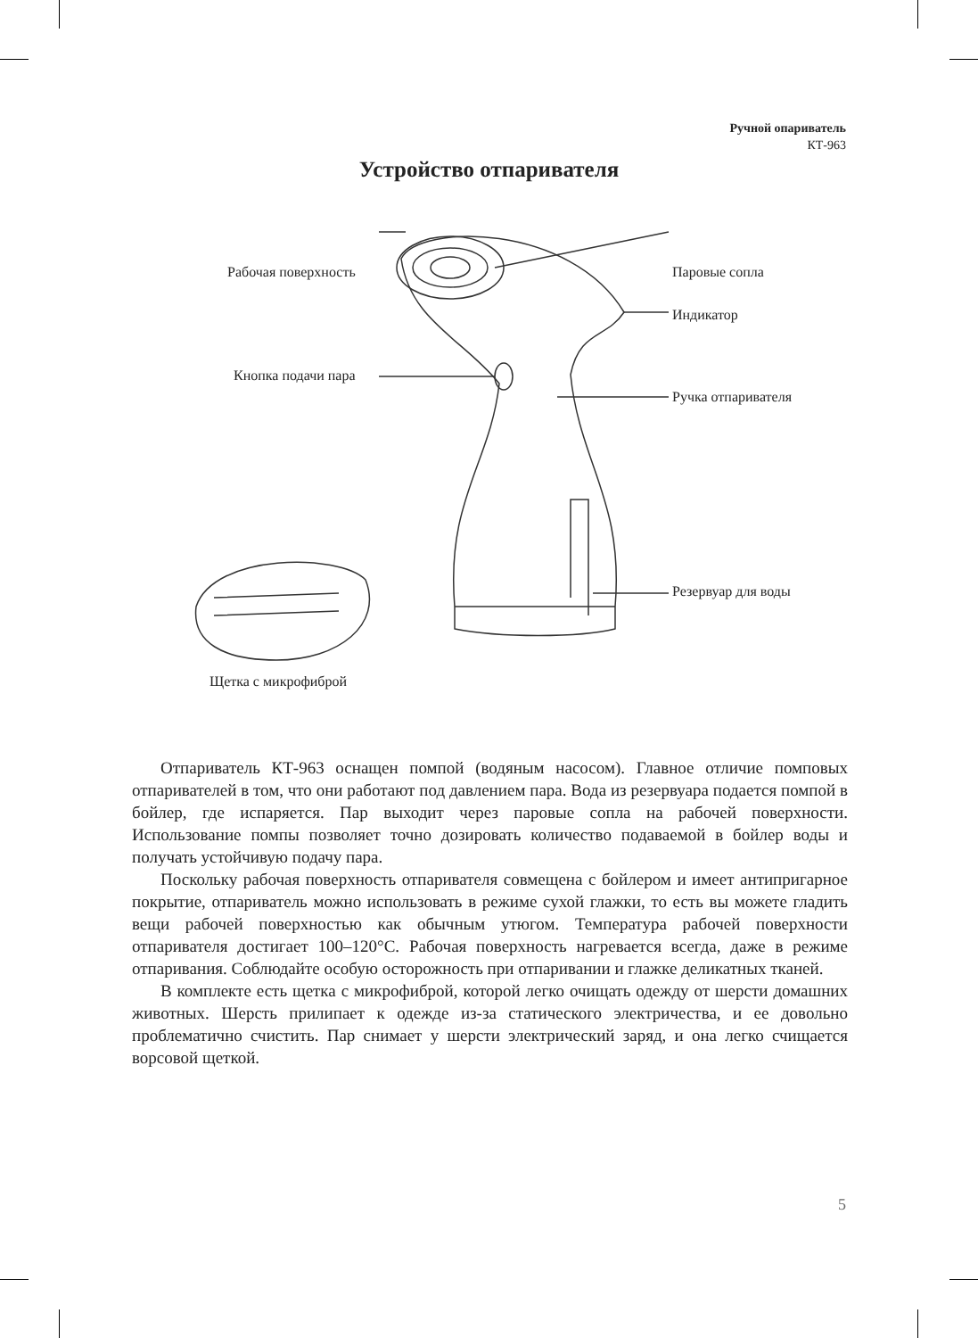Ручной опариватель
КТ-963
Устройство отпаривателя
Рабочая поверхность Паровые сопла
Индикатор
Кнопка подачи пара
Ручка отпаривателя
Резервуар для воды
Щетка с микрофиброй
Отпариватель КТ-963 оснащен помпой (водяным насосом). Главное отличие помповых отпаривателей в том, что они работают под давлением пара. Вода из резервуара подается помпой в бойлер, где испаряется. Пар выходит через паровые сопла на рабочей поверхности. Использование помпы позволяет точно дозировать количество подаваемой в бойлер воды и получать устойчивую подачу пара.
Поскольку рабочая поверхность отпаривателя совмещена с бойлером и имеет антипригарное покрытие, отпариватель можно использовать в режиме сухой глажки, то есть вы можете гладить вещи рабочей поверхностью как обычным утюгом. Температура рабочей поверхности отпаривателя достигает 100–120°C. Рабочая поверхность нагревается всегда, даже в режиме отпаривания. Соблюдайте особую осторожность при отпаривании и глажке деликатных тканей.
В комплекте есть щетка с микрофиброй, которой легко очищать одежду от шерсти домашних животных. Шерсть прилипает к одежде из-за статического электричества, и ее довольно проблематично счистить. Пар снимает у шерсти электрический заряд, и она легко счищается ворсовой щеткой.
5